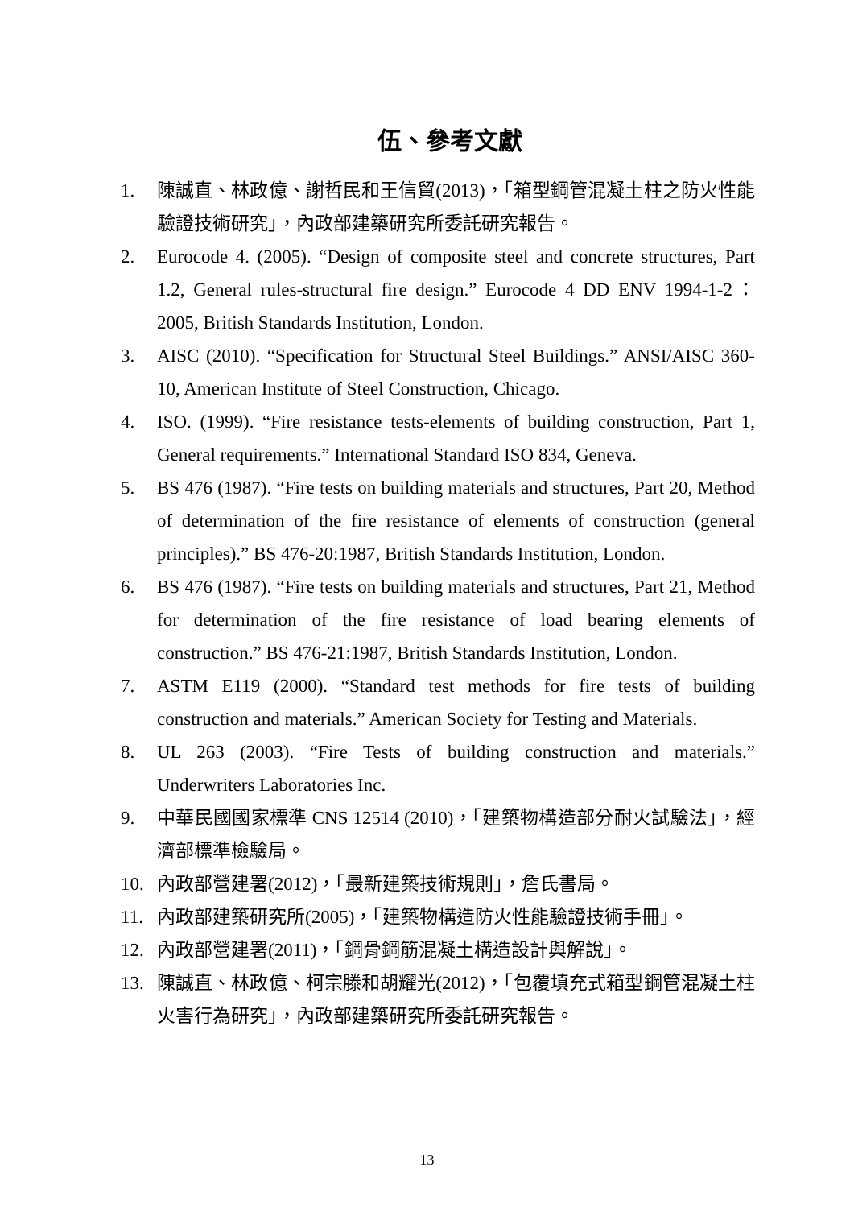伍、參考文獻
1. 陳誠直、林政億、謝哲民和王信貿(2013)，「箱型鋼管混凝土柱之防火性能驗證技術研究」，內政部建築研究所委託研究報告。
2. Eurocode 4. (2005). “Design of composite steel and concrete structures, Part 1.2, General rules-structural fire design.” Eurocode 4 DD ENV 1994-1-2：2005, British Standards Institution, London.
3. AISC (2010). “Specification for Structural Steel Buildings.” ANSI/AISC 360-10, American Institute of Steel Construction, Chicago.
4. ISO. (1999). “Fire resistance tests-elements of building construction, Part 1, General requirements.” International Standard ISO 834, Geneva.
5. BS 476 (1987). “Fire tests on building materials and structures, Part 20, Method of determination of the fire resistance of elements of construction (general principles).” BS 476-20:1987, British Standards Institution, London.
6. BS 476 (1987). “Fire tests on building materials and structures, Part 21, Method for determination of the fire resistance of load bearing elements of construction.” BS 476-21:1987, British Standards Institution, London.
7. ASTM E119 (2000). “Standard test methods for fire tests of building construction and materials.” American Society for Testing and Materials.
8. UL 263 (2003). “Fire Tests of building construction and materials.” Underwriters Laboratories Inc.
9. 中華民國國家標準 CNS 12514 (2010)，「建築物構造部分耐火試驗法」，經濟部標準檢驗局。
10. 內政部營建署(2012)，「最新建築技術規則」，詹氏書局。
11. 內政部建築研究所(2005)，「建築物構造防火性能驗證技術手冊」。
12. 內政部營建署(2011)，「鋼骨鋼筋混凝土構造設計與解說」。
13. 陳誠直、林政億、柯宗滕和胡耀光(2012)，「包覆填充式箱型鋼管混凝土柱火害行為研究」，內政部建築研究所委託研究報告。
13